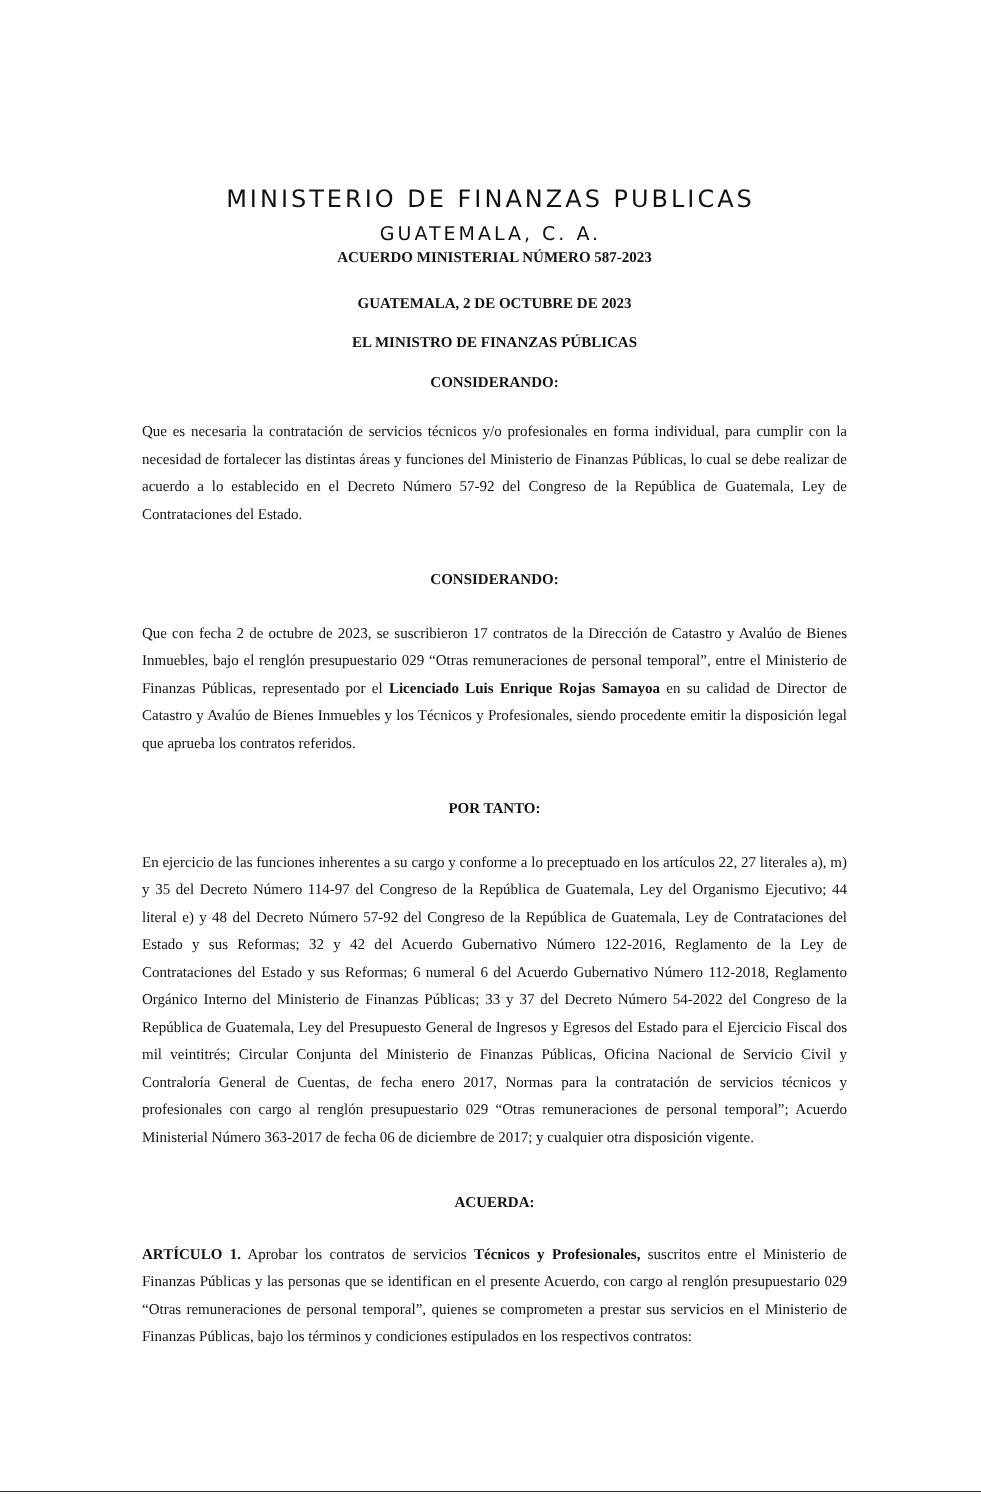MINISTERIO DE FINANZAS PUBLICAS
GUATEMALA, C. A.
ACUERDO MINISTERIAL NÚMERO 587-2023
GUATEMALA, 2 DE OCTUBRE DE 2023
EL MINISTRO DE FINANZAS PÚBLICAS
CONSIDERANDO:
Que es necesaria la contratación de servicios técnicos y/o profesionales en forma individual, para cumplir con la necesidad de fortalecer las distintas áreas y funciones del Ministerio de Finanzas Públicas, lo cual se debe realizar de acuerdo a lo establecido en el Decreto Número 57-92 del Congreso de la República de Guatemala, Ley de Contrataciones del Estado.
CONSIDERANDO:
Que con fecha 2 de octubre de 2023, se suscribieron 17 contratos de la Dirección de Catastro y Avalúo de Bienes Inmuebles, bajo el renglón presupuestario 029 “Otras remuneraciones de personal temporal”, entre el Ministerio de Finanzas Públicas, representado por el Licenciado Luis Enrique Rojas Samayoa en su calidad de Director de Catastro y Avalúo de Bienes Inmuebles y los Técnicos y Profesionales, siendo procedente emitir la disposición legal que aprueba los contratos referidos.
POR TANTO:
En ejercicio de las funciones inherentes a su cargo y conforme a lo preceptuado en los artículos 22, 27 literales a), m) y 35 del Decreto Número 114-97 del Congreso de la República de Guatemala, Ley del Organismo Ejecutivo; 44 literal e) y 48 del Decreto Número 57-92 del Congreso de la República de Guatemala, Ley de Contrataciones del Estado y sus Reformas; 32 y 42 del Acuerdo Gubernativo Número 122-2016, Reglamento de la Ley de Contrataciones del Estado y sus Reformas; 6 numeral 6 del Acuerdo Gubernativo Número 112-2018, Reglamento Orgánico Interno del Ministerio de Finanzas Públicas; 33 y 37 del Decreto Número 54-2022 del Congreso de la República de Guatemala, Ley del Presupuesto General de Ingresos y Egresos del Estado para el Ejercicio Fiscal dos mil veintitrés; Circular Conjunta del Ministerio de Finanzas Públicas, Oficina Nacional de Servicio Civil y Contraloría General de Cuentas, de fecha enero 2017, Normas para la contratación de servicios técnicos y profesionales con cargo al renglón presupuestario 029 “Otras remuneraciones de personal temporal”; Acuerdo Ministerial Número 363-2017 de fecha 06 de diciembre de 2017; y cualquier otra disposición vigente.
ACUERDA:
ARTÍCULO 1. Aprobar los contratos de servicios Técnicos y Profesionales, suscritos entre el Ministerio de Finanzas Públicas y las personas que se identifican en el presente Acuerdo, con cargo al renglón presupuestario 029 “Otras remuneraciones de personal temporal”, quienes se comprometen a prestar sus servicios en el Ministerio de Finanzas Públicas, bajo los términos y condiciones estipulados en los respectivos contratos: